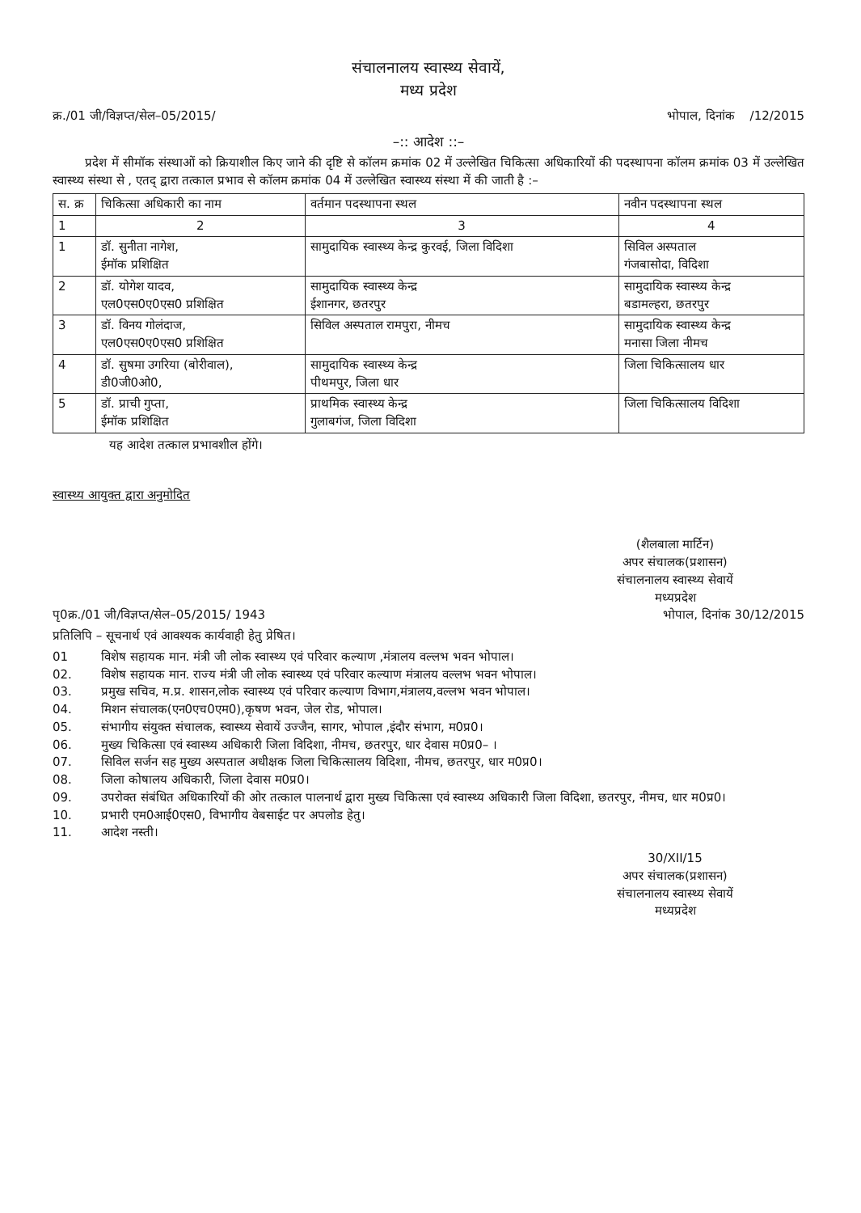संचालनालय स्वास्थ्य सेवायें,
मध्य प्रदेश
क्र./01 जी/विज्ञप्त/सेल–05/2015/ भोपाल, दिनांक /12/2015
–:: आदेश ::–
प्रदेश में सीमॉक संस्थाओं को क्रियाशील किए जाने की दृष्टि से कॉलम क्रमांक 02 में उल्लेखित चिकित्सा अधिकारियों की पदस्थापना कॉलम क्रमांक 03 में उल्लेखित स्वास्थ्य संस्था से , एतद् द्वारा तत्काल प्रभाव से कॉलम क्रमांक 04 में उल्लेखित स्वास्थ्य संस्था में की जाती है :–
| स. क्र | चिकित्सा अधिकारी का नाम | वर्तमान पदस्थापना स्थल | नवीन पदस्थापना स्थल |
| --- | --- | --- | --- |
| 1 | 2 | 3 | 4 |
| 1 | डॉ. सुनीता नागेश, ईमॉक प्रशिक्षित | सामुदायिक स्वास्थ्य केन्द्र कुरवई, जिला विदिशा | सिविल अस्पताल गंजबासोदा, विदिशा |
| 2 | डॉ. योगेश यादव, एल0एस0ए0एस0 प्रशिक्षित | सामुदायिक स्वास्थ्य केन्द्र ईशानगर, छतरपुर | सामुदायिक स्वास्थ्य केन्द्र बडामल्हरा, छतरपुर |
| 3 | डॉ. विनय गोलंदाज, एल0एस0ए0एस0 प्रशिक्षित | सिविल अस्पताल रामपुरा, नीमच | सामुदायिक स्वास्थ्य केन्द्र मनासा जिला नीमच |
| 4 | डॉ. सुषमा उगरिया (बोरीवाल), डी0जी0ओ0, | सामुदायिक स्वास्थ्य केन्द्र पीथमपुर, जिला धार | जिला चिकित्सालय धार |
| 5 | डॉ. प्राची गुप्ता, ईमॉक प्रशिक्षित | प्राथमिक स्वास्थ्य केन्द्र गुलाबगंज, जिला विदिशा | जिला चिकित्सालय विदिशा |
यह आदेश तत्काल प्रभावशील होंगे।
स्वास्थ्य आयुक्त द्वारा अनुमोदित
(शैलबाला मार्टिन)
अपर संचालक(प्रशासन)
संचालनालय स्वास्थ्य सेवायें
मध्यप्रदेश
पृ0क्र./01 जी/विज्ञप्त/सेल–05/2015/ 1943 भोपाल, दिनांक 30/12/2015
प्रतिलिपि – सूचनार्थ एवं आवश्यक कार्यवाही हेतु प्रेषित।
01 विशेष सहायक मान. मंत्री जी लोक स्वास्थ्य एवं परिवार कल्याण ,मंत्रालय वल्लभ भवन भोपाल।
02. विशेष सहायक मान. राज्य मंत्री जी लोक स्वास्थ्य एवं परिवार कल्याण मंत्रालय वल्लभ भवन भोपाल।
03. प्रमुख सचिव, म.प्र. शासन,लोक स्वास्थ्य एवं परिवार कल्याण विभाग,मंत्रालय,वल्लभ भवन भोपाल।
04. मिशन संचालक(एन0एच0एम0),कृषण भवन, जेल रोड, भोपाल।
05. संभागीय संयुक्त संचालक, स्वास्थ्य सेवायें उज्जैन, सागर, भोपाल ,इंदौर संभाग, म0प्र0।
06. मुख्य चिकित्सा एवं स्वास्थ्य अधिकारी जिला विदिशा, नीमच, छतरपुर, धार देवास म0प्र0– ।
07. सिविल सर्जन सह मुख्य अस्पताल अधीक्षक जिला चिकित्सालय विदिशा, नीमच, छतरपुर, धार म0प्र0।
08. जिला कोषालय अधिकारी, जिला देवास म0प्र0।
09. उपरोक्त संबंधित अधिकारियों की ओर तत्काल पालनार्थ द्वारा मुख्य चिकित्सा एवं स्वास्थ्य अधिकारी जिला विदिशा, छतरपुर, नीमच, धार म0प्र0।
10. प्रभारी एम0आई0एस0, विभागीय वेबसाईट पर अपलोड हेतु।
11. आदेश नस्ती।
30/XII/15
अपर संचालक(प्रशासन)
संचालनालय स्वास्थ्य सेवायें
मध्यप्रदेश